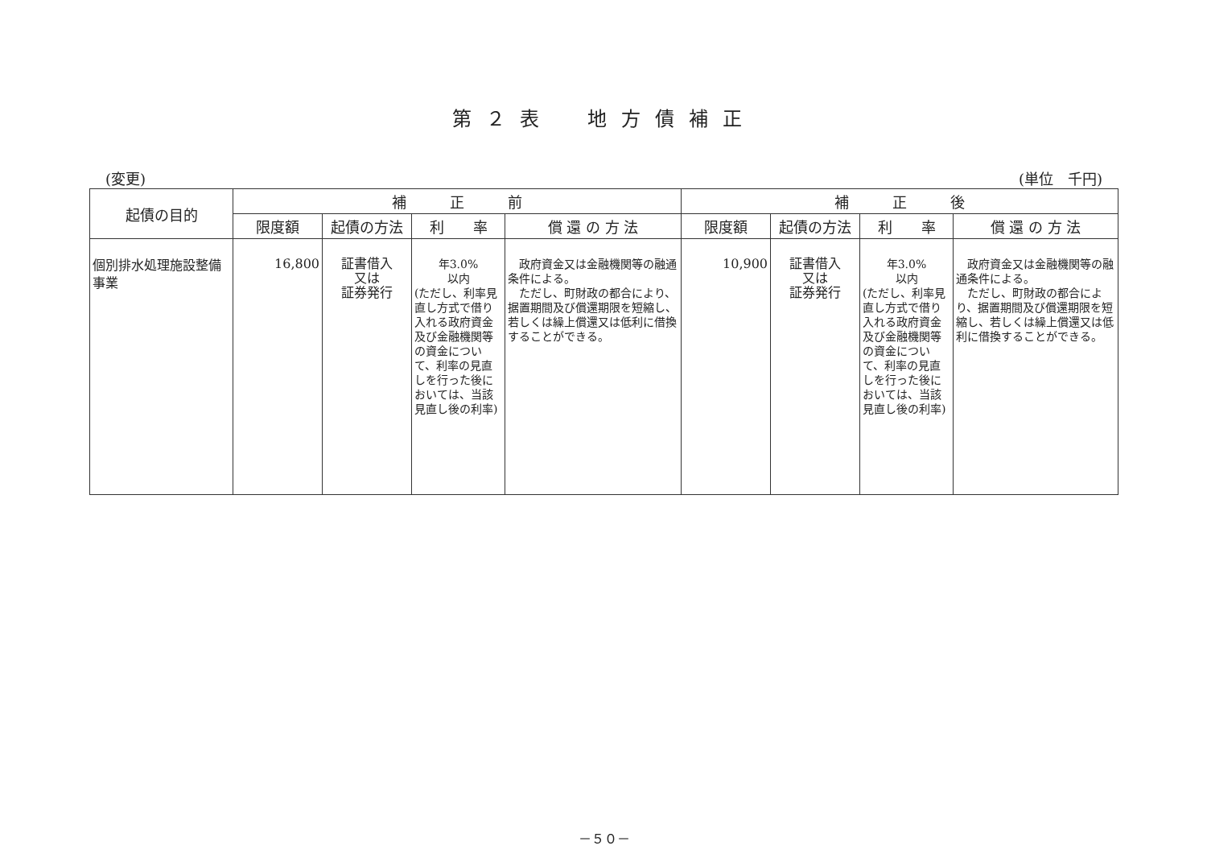第２表　地方債補正
(変更) (単位　千円)
| 起債の目的 | 補 正 前 | | | | 補 正 後 | | | |
| --- | --- | --- | --- | --- | --- | --- | --- | --- |
| | 限度額 | 起債の方法 | 利 率 | 償 還 の 方 法 | 限度額 | 起債の方法 | 利 率 | 償 還 の 方 法 |
| 個別排水処理施設整備事業 | 16,800 | 証書借入 又は 証券発行 | 年3.0% 以内 (ただし、利率見直し方式で借り入れる政府資金及び金融機関等の資金について、利率の見直しを行った後においては、当該見直し後の利率) | 政府資金又は金融機関等の融通条件による。 ただし、町財政の都合により、据置期間及び償還期限を短縮し、若しくは繰上償還又は低利に借換することができる。 | 10,900 | 証書借入 又は 証券発行 | 年3.0% 以内 (ただし、利率見直し方式で借り入れる政府資金及び金融機関等の資金について、利率の見直しを行った後においては、当該見直し後の利率) | 政府資金又は金融機関等の融通条件による。 ただし、町財政の都合により、据置期間及び償還期限を短縮し、若しくは繰上償還又は低利に借換することができる。 |
－５０－